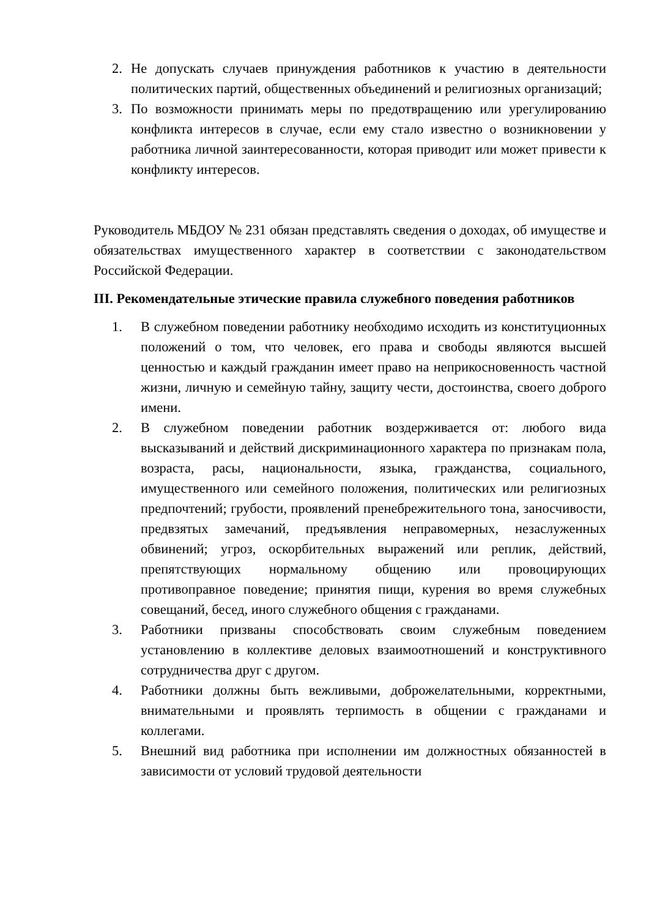2. Не допускать случаев принуждения работников к участию в деятельности политических партий, общественных объединений и религиозных организаций;
3. По возможности принимать меры по предотвращению или урегулированию конфликта интересов в случае, если ему стало известно о возникновении у работника личной заинтересованности, которая приводит или может привести к конфликту интересов.
Руководитель МБДОУ № 231 обязан представлять сведения о доходах, об имуществе и обязательствах имущественного характер в соответствии с законодательством Российской Федерации.
III. Рекомендательные этические правила служебного поведения работников
1. В служебном поведении работнику необходимо исходить из конституционных положений о том, что человек, его права и свободы являются высшей ценностью и каждый гражданин имеет право на неприкосновенность частной жизни, личную и семейную тайну, защиту чести, достоинства, своего доброго имени.
2. В служебном поведении работник воздерживается от: любого вида высказываний и действий дискриминационного характера по признакам пола, возраста, расы, национальности, языка, гражданства, социального, имущественного или семейного положения, политических или религиозных предпочтений; грубости, проявлений пренебрежительного тона, заносчивости, предвзятых замечаний, предъявления неправомерных, незаслуженных обвинений; угроз, оскорбительных выражений или реплик, действий, препятствующих нормальному общению или провоцирующих противоправное поведение; принятия пищи, курения во время служебных совещаний, бесед, иного служебного общения с гражданами.
3. Работники призваны способствовать своим служебным поведением установлению в коллективе деловых взаимоотношений и конструктивного сотрудничества друг с другом.
4. Работники должны быть вежливыми, доброжелательными, корректными, внимательными и проявлять терпимость в общении с гражданами и коллегами.
5. Внешний вид работника при исполнении им должностных обязанностей в зависимости от условий трудовой деятельности